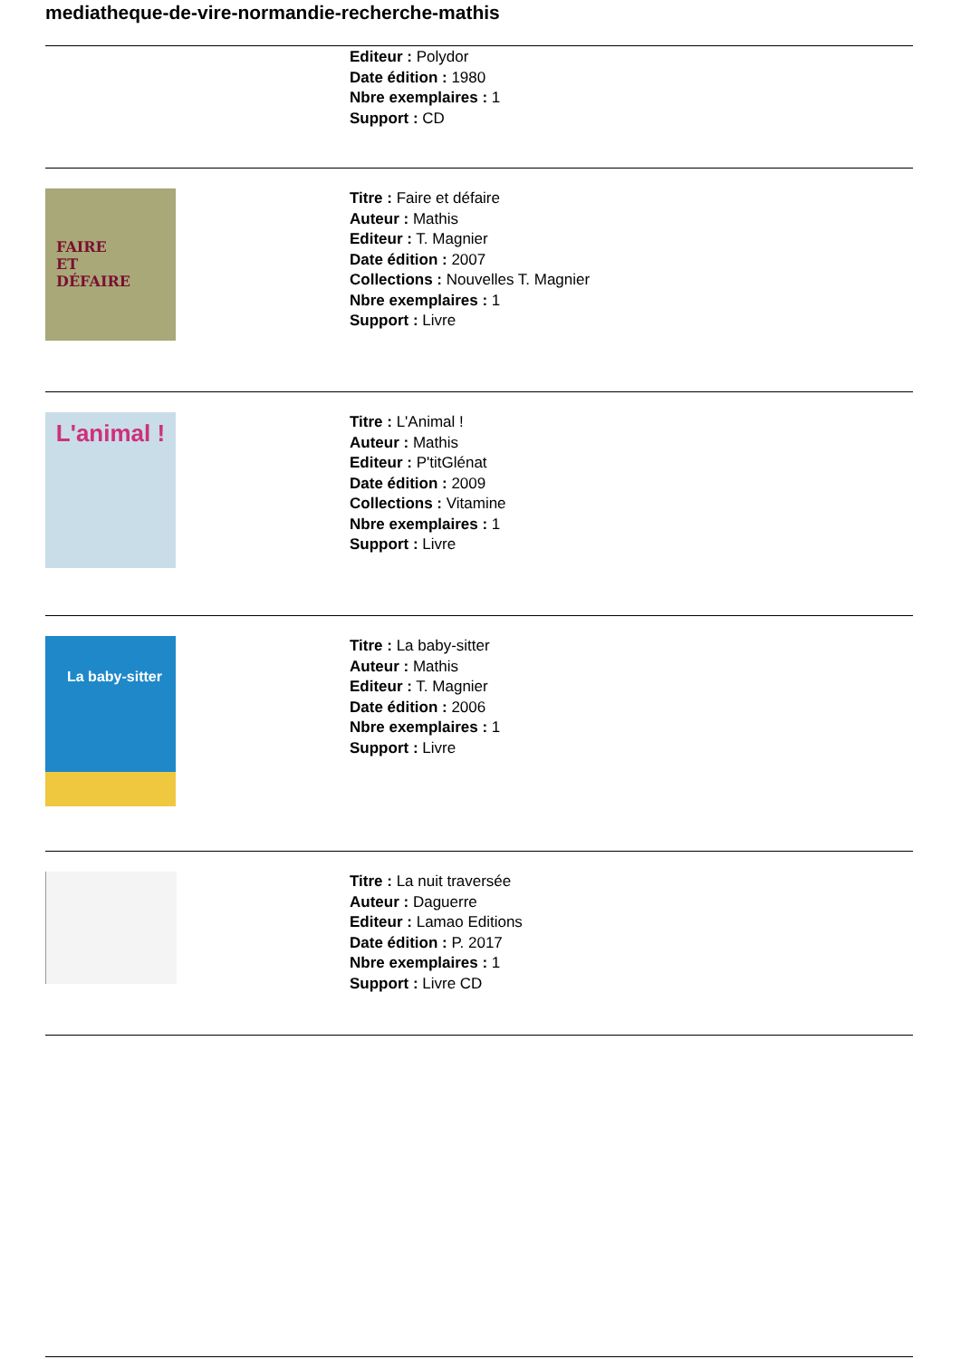mediatheque-de-vire-normandie-recherche-mathis
Editeur : Polydor
Date édition : 1980
Nbre exemplaires : 1
Support : CD
FAIRE
ET
DÉFAIRE
Titre : Faire et défaire
Auteur : Mathis
Editeur : T. Magnier
Date édition : 2007
Collections : Nouvelles T. Magnier
Nbre exemplaires : 1
Support : Livre
L'animal !
Titre : L'Animal !
Auteur : Mathis
Editeur : P'titGlénat
Date édition : 2009
Collections : Vitamine
Nbre exemplaires : 1
Support : Livre
La baby-sitter
Titre : La baby-sitter
Auteur : Mathis
Editeur : T. Magnier
Date édition : 2006
Nbre exemplaires : 1
Support : Livre
Titre : La nuit traversée
Auteur : Daguerre
Editeur : Lamao Editions
Date édition : P. 2017
Nbre exemplaires : 1
Support : Livre CD